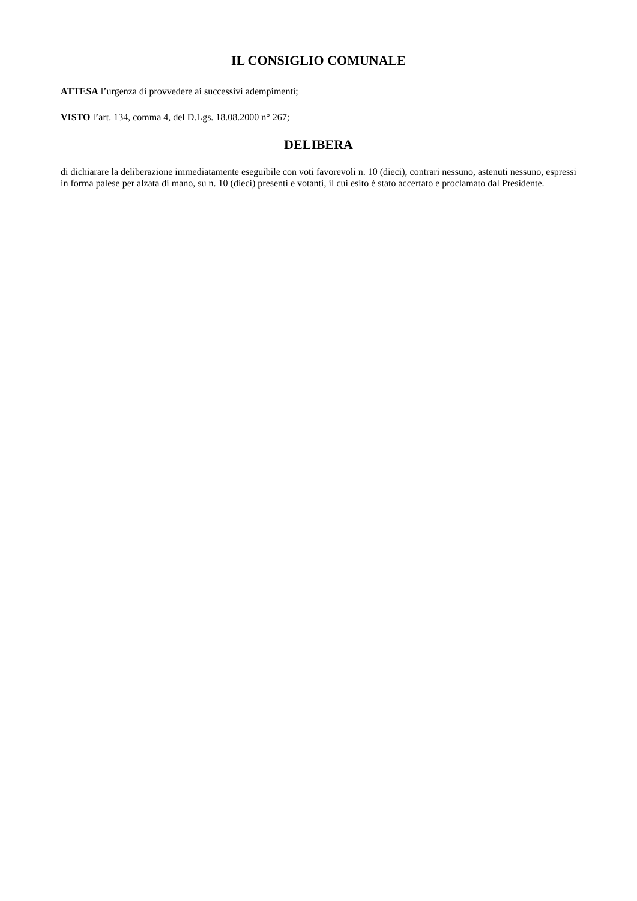IL CONSIGLIO COMUNALE
ATTESA l’urgenza di provvedere ai successivi adempimenti;
VISTO l’art. 134, comma 4, del D.Lgs. 18.08.2000 n° 267;
DELIBERA
di dichiarare la deliberazione immediatamente eseguibile con voti favorevoli n. 10 (dieci), contrari nessuno, astenuti nessuno, espressi in forma palese per alzata di mano, su n. 10 (dieci) presenti e votanti, il cui esito è stato accertato e proclamato dal Presidente.